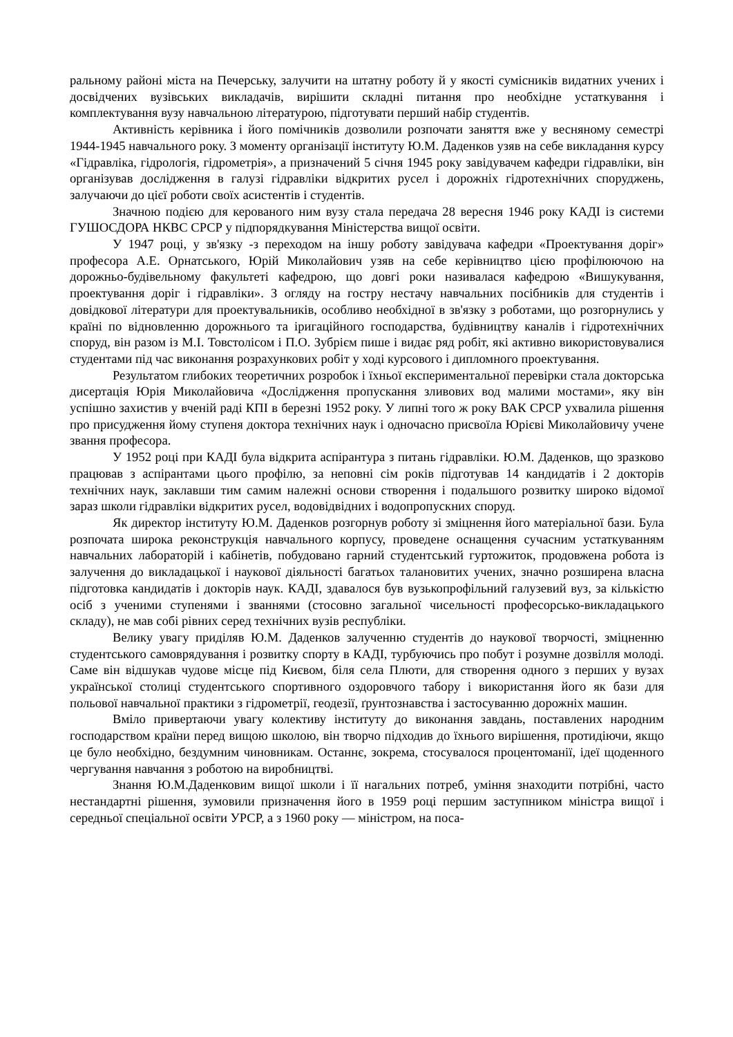ральному районі міста на Печерську, залучити на штатну роботу й у якості сумісників видатних учених і досвідчених вузівських викладачів, вирішити складні питання про необхідне устаткування і комплектування вузу навчальною літературою, підготувати перший набір студентів.
Активність керівника і його помічників дозволили розпочати заняття вже у весняному семестрі 1944-1945 навчального року. З моменту організації інституту Ю.М. Даденков узяв на себе викладання курсу «Гідравліка, гідрологія, гідрометрія», а призначений 5 січня 1945 року завідувачем кафедри гідравліки, він організував дослідження в галузі гідравліки відкритих русел і дорожніх гідротехнічних споруджень, залучаючи до цієї роботи своїх асистентів і студентів.
Значною подією для керованого ним вузу стала передача 28 вересня 1946 року КАДІ із системи ГУШОСДОРА НКВС СРСР у підпорядкування Міністерства вищої освіти.
У 1947 році, у зв'язку -з переходом на іншу роботу завідувача кафедри «Проектування доріг» професора А.Е. Орнатського, Юрій Миколайович узяв на себе керівництво цією профілюючою на дорожньо-будівельному факультеті кафедрою, що довгі роки називалася кафедрою «Вишукування, проектування доріг і гідравліки». З огляду на гостру нестачу навчальних посібників для студентів і довідкової літератури для проектувальників, особливо необхідної в зв'язку з роботами, що розгорнулись у країні по відновленню дорожнього та іригаційного господарства, будівництву каналів і гідротехнічних споруд, він разом із М.І. Товстолісом і П.О. Зубрієм пише і видає ряд робіт, які активно використовувалися студентами під час виконання розрахункових робіт у ході курсового і дипломного проектування.
Результатом глибоких теоретичних розробок і їхньої експериментальної перевірки стала докторська дисертація Юрія Миколайовича «Дослідження пропускання зливових вод малими мостами», яку він успішно захистив у вченій раді КПІ в березні 1952 року. У липні того ж року ВАК СРСР ухвалила рішення про присудження йому ступеня доктора технічних наук і одночасно присвоїла Юрієві Миколайовичу учене звання професора.
У 1952 році при КАДІ була відкрита аспірантура з питань гідравліки. Ю.М. Даденков, що зразково працював з аспірантами цього профілю, за неповні сім років підготував 14 кандидатів і 2 докторів технічних наук, заклавши тим самим належні основи створення і подальшого розвитку широко відомої зараз школи гідравліки відкритих русел, водовідвідних і водопропускних споруд.
Як директор інституту Ю.М. Даденков розгорнув роботу зі зміцнення його матеріальної бази. Була розпочата широка реконструкція навчального корпусу, проведене оснащення сучасним устаткуванням навчальних лабораторій і кабінетів, побудовано гарний студентський гуртожиток, продовжена робота із залучення до викладацької і наукової діяльності багатьох талановитих учених, значно розширена власна підготовка кандидатів і докторів наук. КАДІ, здавалося був вузькопрофільний галузевий вуз, за кількістю осіб з ученими ступенями і званнями (стосовно загальної чисельності професорсько-викладацького складу), не мав собі рівних серед технічних вузів республіки.
Велику увагу приділяв Ю.М. Даденков залученню студентів до наукової творчості, зміцненню студентського самоврядування і розвитку спорту в КАДІ, турбуючись про побут і розумне дозвілля молоді. Саме він відшукав чудове місце під Києвом, біля села Плюти, для створення одного з перших у вузах української столиці студентського спортивного оздоровчого табору і використання його як бази для польової навчальної практики з гідрометрії, геодезії, ґрунтознавства і застосуванню дорожніх машин.
Вміло привертаючи увагу колективу інституту до виконання завдань, поставлених народним господарством країни перед вищою школою, він творчо підходив до їхнього вирішення, протидіючи, якщо це було необхідно, бездумним чиновникам. Останнє, зокрема, стосувалося процентоманії, ідеї щоденного чергування навчання з роботою на виробництві.
Знання Ю.М.Даденковим вищої школи і її нагальних потреб, уміння знаходити потрібні, часто нестандартні рішення, зумовили призначення його в 1959 році першим заступником міністра вищої і середньої спеціальної освіти УРСР, а з 1960 року — міністром, на поса-